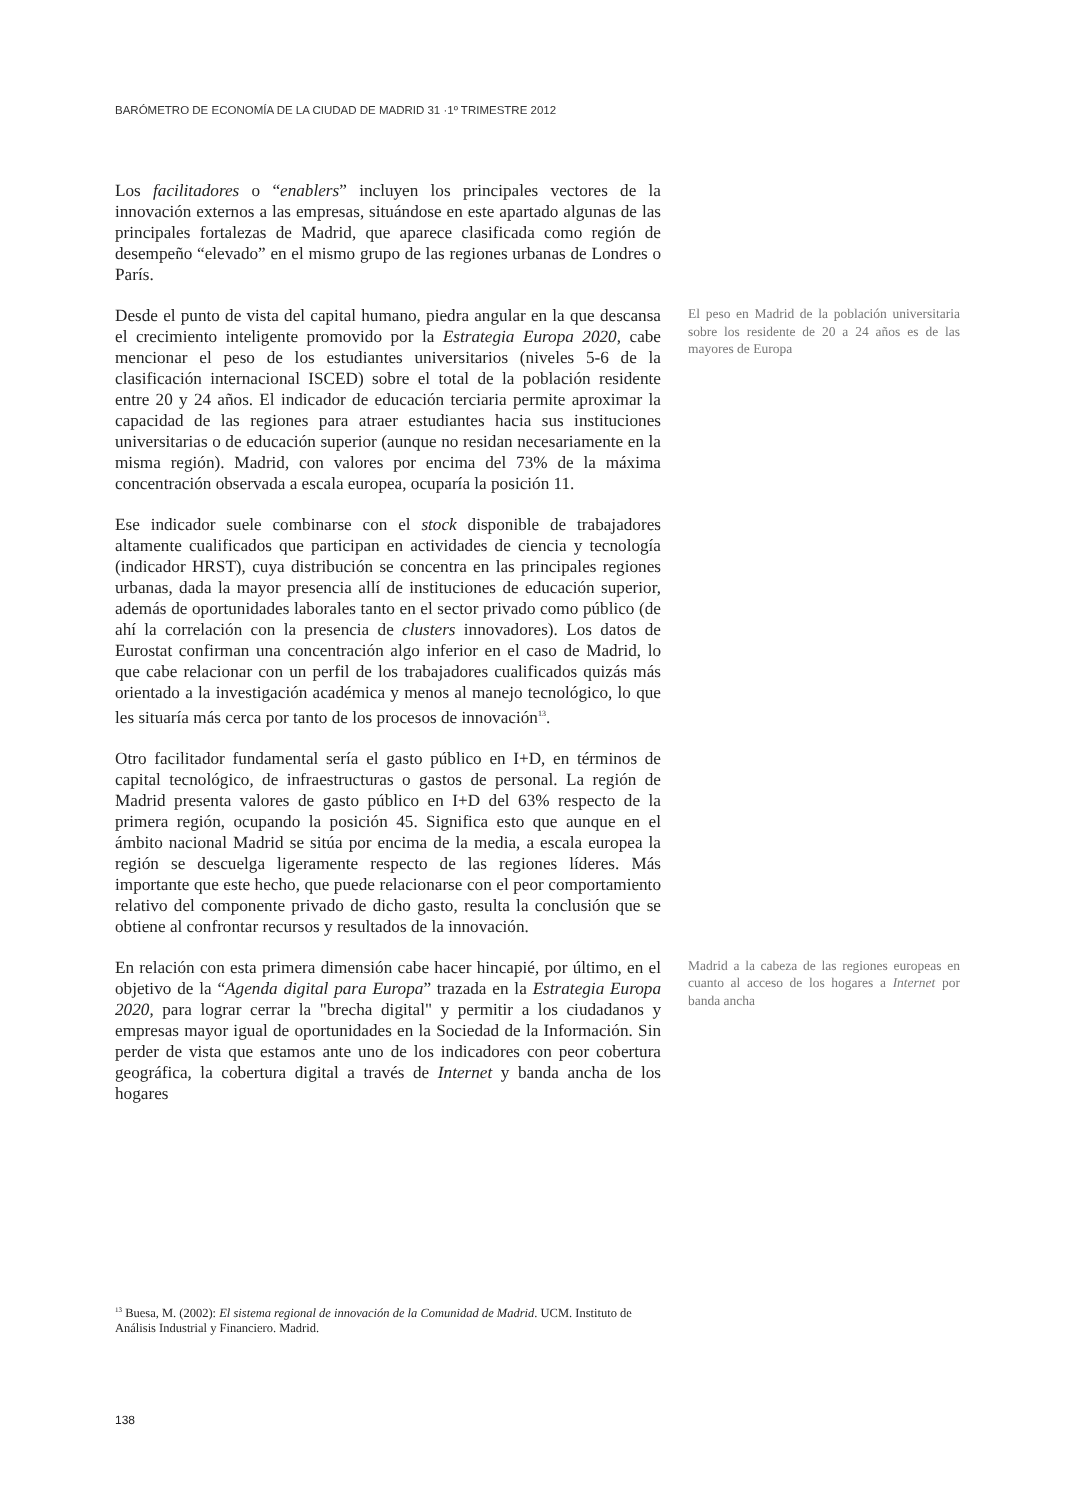BARÓMETRO DE ECONOMÍA DE LA CIUDAD DE MADRID 31 ·1º TRIMESTRE 2012
Los facilitadores o “enablers” incluyen los principales vectores de la innovación externos a las empresas, situándose en este apartado algunas de las principales fortalezas de Madrid, que aparece clasificada como región de desempeño “elevado” en el mismo grupo de las regiones urbanas de Londres o París.
Desde el punto de vista del capital humano, piedra angular en la que descansa el crecimiento inteligente promovido por la Estrategia Europa 2020, cabe mencionar el peso de los estudiantes universitarios (niveles 5-6 de la clasificación internacional ISCED) sobre el total de la población residente entre 20 y 24 años. El indicador de educación terciaria permite aproximar la capacidad de las regiones para atraer estudiantes hacia sus instituciones universitarias o de educación superior (aunque no residan necesariamente en la misma región). Madrid, con valores por encima del 73% de la máxima concentración observada a escala europea, ocuparía la posición 11.
El peso en Madrid de la población universitaria sobre los residente de 20 a 24 años es de las mayores de Europa
Ese indicador suele combinarse con el stock disponible de trabajadores altamente cualificados que participan en actividades de ciencia y tecnología (indicador HRST), cuya distribución se concentra en las principales regiones urbanas, dada la mayor presencia allí de instituciones de educación superior, además de oportunidades laborales tanto en el sector privado como público (de ahí la correlación con la presencia de clusters innovadores). Los datos de Eurostat confirman una concentración algo inferior en el caso de Madrid, lo que cabe relacionar con un perfil de los trabajadores cualificados quizás más orientado a la investigación académica y menos al manejo tecnológico, lo que les situaría más cerca por tanto de los procesos de innovación<sup>13</sup>.
Otro facilitador fundamental sería el gasto público en I+D, en términos de capital tecnológico, de infraestructuras o gastos de personal. La región de Madrid presenta valores de gasto público en I+D del 63% respecto de la primera región, ocupando la posición 45. Significa esto que aunque en el ámbito nacional Madrid se sitúa por encima de la media, a escala europea la región se descuelga ligeramente respecto de las regiones líderes. Más importante que este hecho, que puede relacionarse con el peor comportamiento relativo del componente privado de dicho gasto, resulta la conclusión que se obtiene al confrontar recursos y resultados de la innovación.
En relación con esta primera dimensión cabe hacer hincapié, por último, en el objetivo de la “Agenda digital para Europa” trazada en la Estrategia Europa 2020, para lograr cerrar la "brecha digital" y permitir a los ciudadanos y empresas mayor igual de oportunidades en la Sociedad de la Información. Sin perder de vista que estamos ante uno de los indicadores con peor cobertura geográfica, la cobertura digital a través de Internet y banda ancha de los hogares
Madrid a la cabeza de las regiones europeas en cuanto al acceso de los hogares a Internet por banda ancha
<sup>13</sup> Buesa, M. (2002): El sistema regional de innovación de la Comunidad de Madrid. UCM. Instituto de Análisis Industrial y Financiero. Madrid.
138